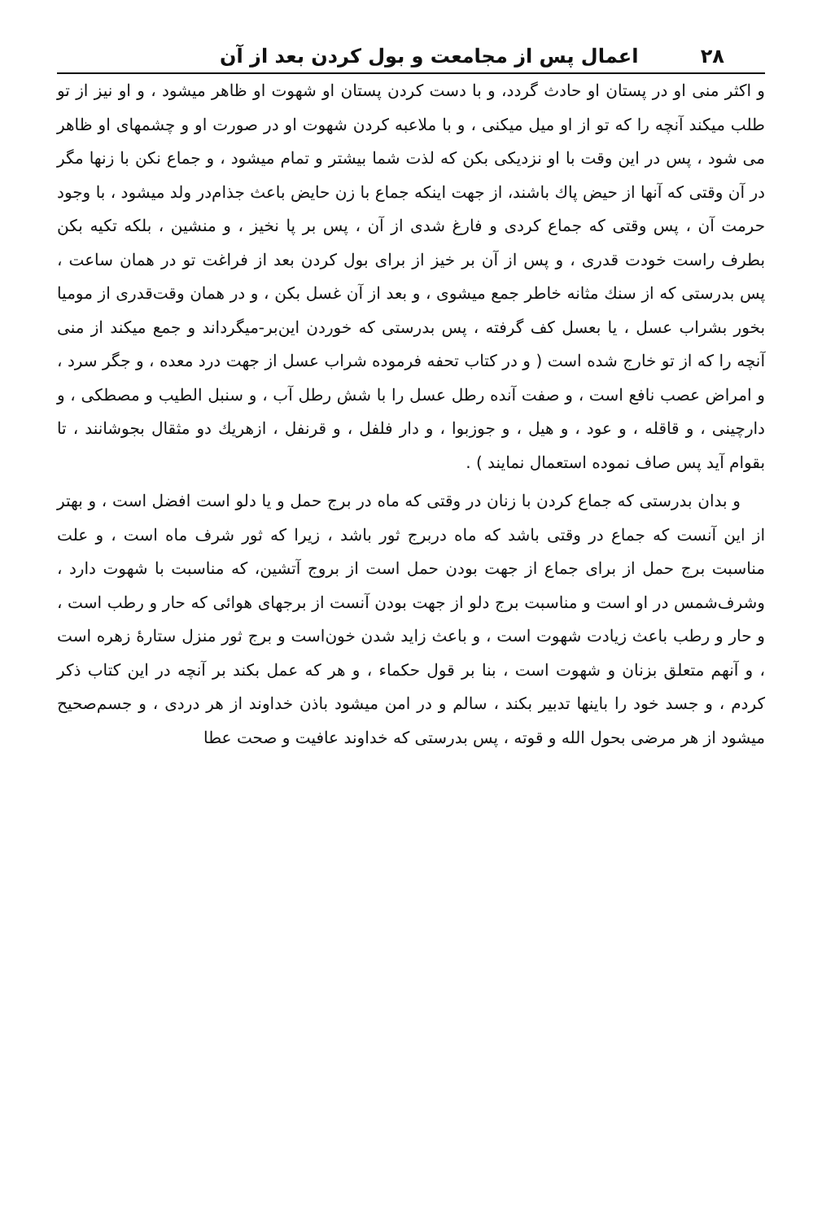۲۸ اعمال پس از مجامعت و بول کردن بعد از آن
و اکثر منی او در پستان او حادث گردد، و با دست کردن پستان او شهوت او ظاهر میشود ، و او نیز از تو طلب میکند آنچه را که تو از او میل میکنی ، و با ملاعبه کردن شهوت او در صورت او و چشمهای او ظاهر می شود ، پس در این وقت با او نزدیکی بکن که لذت شما بیشتر و تمام میشود ، و جماع نکن با زنها مگر در آن وقتی که آنها از حیض پاك باشند، از جهت اینکه جماع با زن حایض باعث جذام‌در ولد میشود ، با وجود حرمت آن ، پس وقتی که جماع کردی و فارغ شدی از آن ، پس بر پا نخیز ، و منشین ، بلکه تکیه بکن بطرف راست خودت قدری ، و پس از آن بر خیز از برای بول کردن بعد از فراغت تو در همان ساعت ، پس بدرستی که از سنك مثانه خاطر جمع میشوی ، و بعد از آن غسل بکن ، و در همان وقت‌قدری از مومیا بخور بشراب عسل ، یا بعسل کف گرفته ، پس بدرستی که خوردن این‌بر-میگرداند و جمع میکند از منی آنچه را که از تو خارج شده است ( و در کتاب تحفه فرموده شراب عسل از جهت درد معده ، و جگر سرد ، و امراض عصب نافع است ، و صفت آنده رطل عسل را با شش رطل آب ، و سنبل الطیب و مصطکی ، و دارچینی ، و قاقله ، و عود ، و هیل ، و جوزبوا ، و دار فلفل ، و قرنفل ، ازهریك دو مثقال بجوشانند ، تا بقوام آید پس صاف نموده استعمال نمایند ) .
و بدان بدرستی که جماع کردن با زنان در وقتی که ماه در برج حمل و یا دلو است افضل است ، و بهتر از این آنست که جماع در وقتی باشد که ماه دربرج ثور باشد ، زیرا که ثور شرف ماه است ، و علت مناسبت برج حمل از برای جماع از جهت بودن حمل است از بروج آتشین، که مناسبت با شهوت دارد ، وشرف‌شمس در او است و مناسبت برج دلو از جهت بودن آنست از برجهای هوائی که حار و رطب است ، و حار و رطب باعث زیادت شهوت است ، و باعث زاید شدن خون‌است و برج ثور منزل ستارهٔ زهره است ، و آنهم متعلق بزنان و شهوت است ، بنا بر قول حکماء ، و هر که عمل بکند بر آنچه در این کتاب ذکر کردم ، و جسد خود را باینها تدبیر بکند ، سالم و در امن میشود باذن خداوند از هر دردی ، و جسم‌صحیح میشود از هر مرضی بحول الله و قوته ، پس بدرستی که خداوند عافیت و صحت عطا